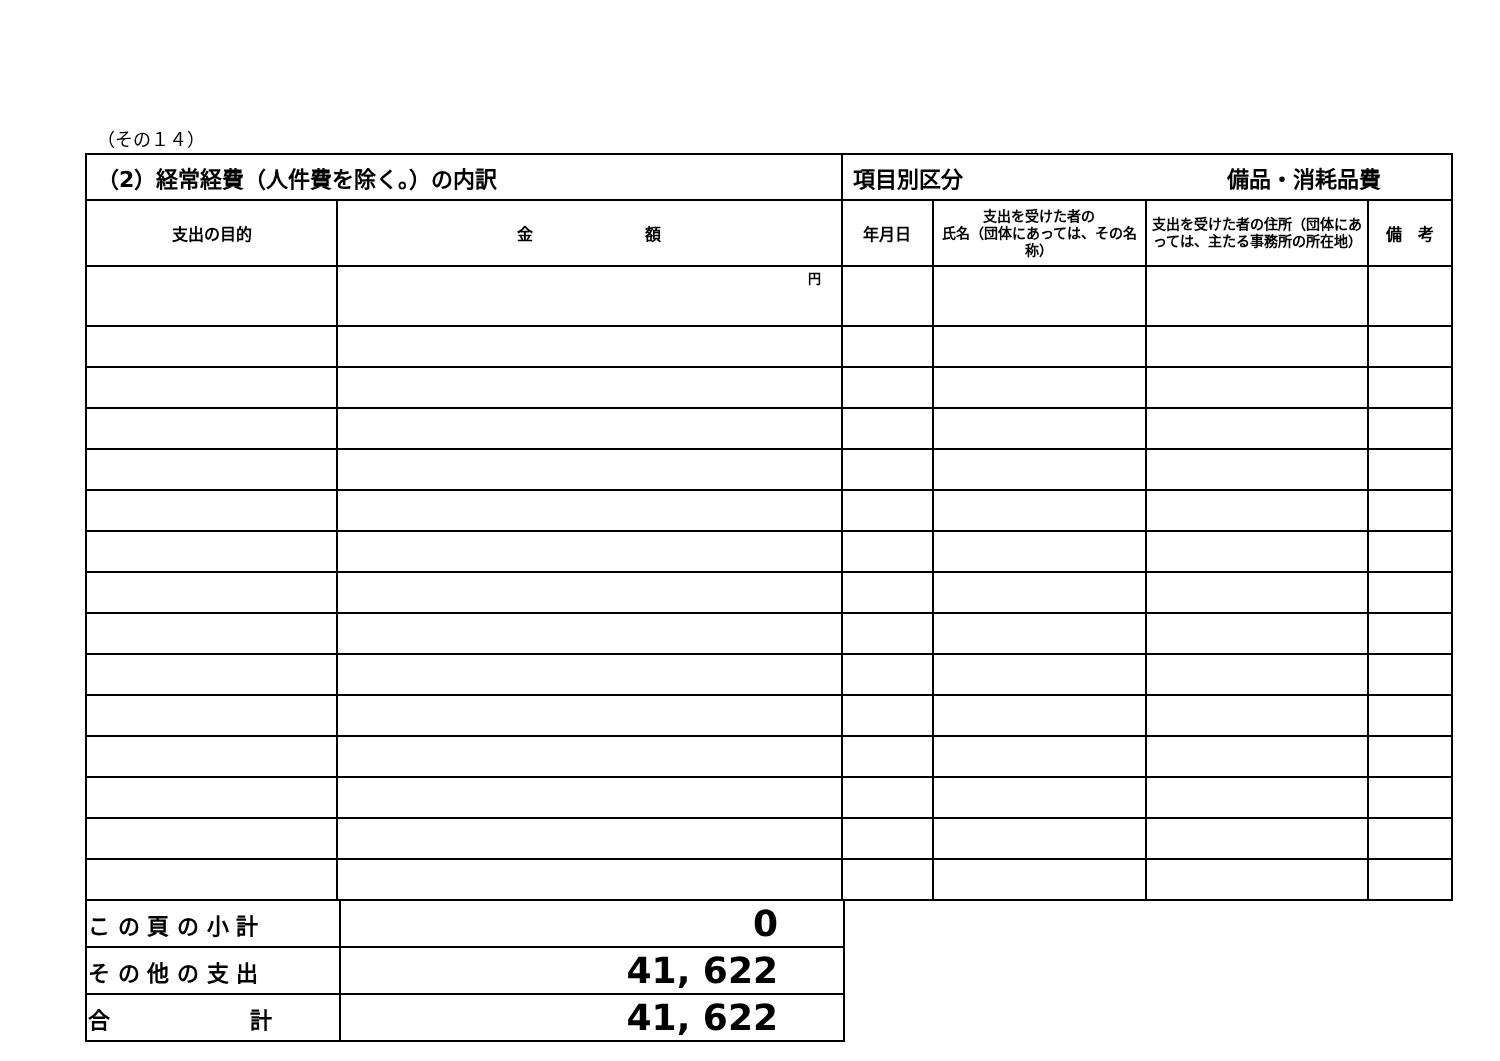（その１４）
| （2）経常経費（人件費を除く。）の内訳 | | 項目別区分 備品・消耗品費 | | | |
| --- | --- | --- | --- | --- | --- |
| 支出の目的 | 金 額 | 年月日 | 支出を受けた者の 氏名（団体にあっては、その名称） | 支出を受けた者の住所（団体にあっては、主たる事務所の所在地） | 備 考 |
| | 円 | | | | |
| こ の 頁 の 小 計 | 0 |
| そ の 他 の 支 出 | 41, 622 |
| 合 計 | 41, 622 |